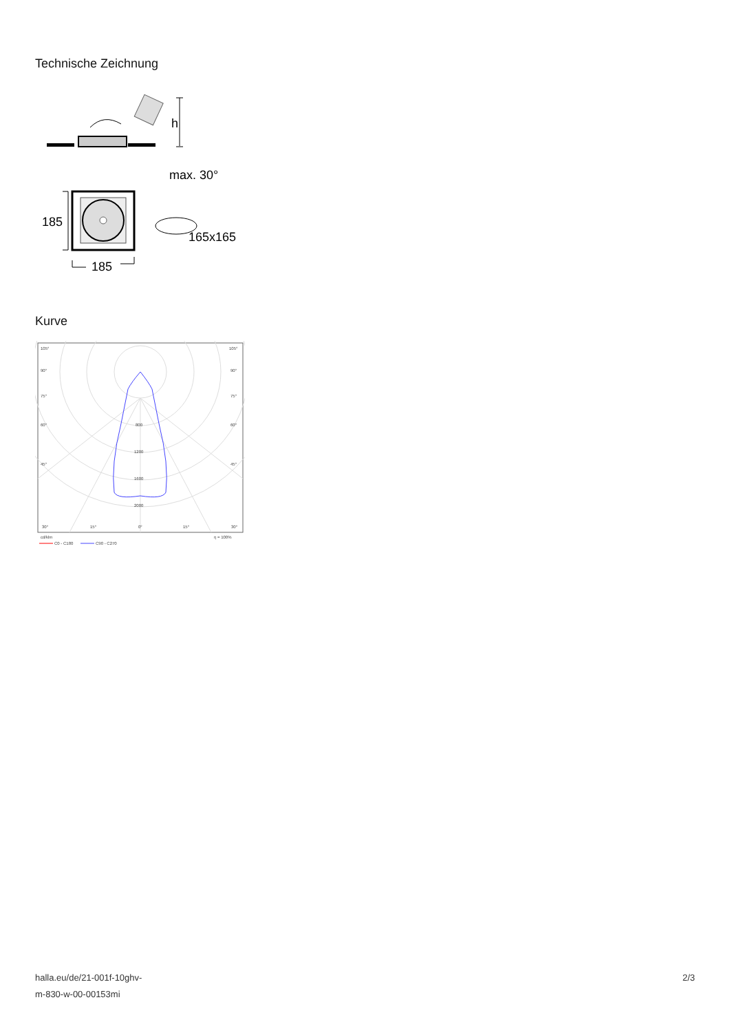Technische Zeichnung
h
max. 30°
185
185
165x165
Kurve
105°
105°
90°
90°
75°
75°
60°
60°
45°
45°
800
1200
1600
2000
30°
15°
0°
15°
30°
cd/klm
η = 100%
C0 - C180
C90 - C270
halla.eu/de/21-001f-10ghv-
m-830-w-00-00153mi
2/3